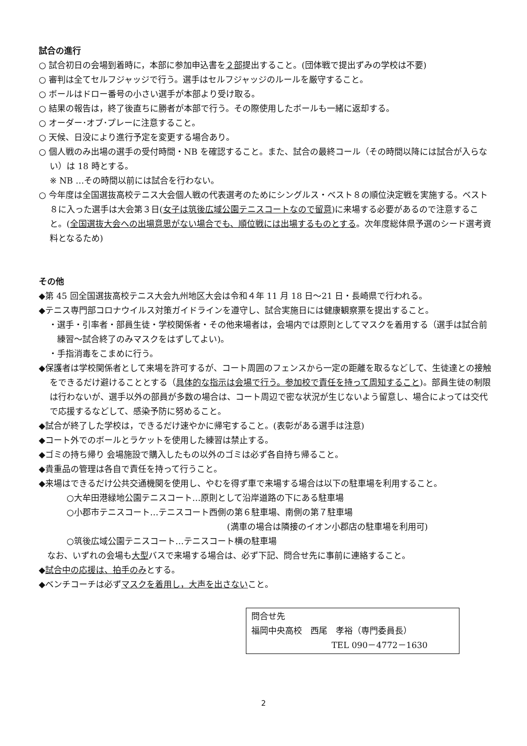試合の進行
○ 試合初日の会場到着時に，本部に参加申込書を２部提出すること。(団体戦で提出ずみの学校は不要)
○ 審判は全てセルフジャッジで行う。選手はセルフジャッジのルールを厳守すること。
○ ボールはドロー番号の小さい選手が本部より受け取る。
○ 結果の報告は，終了後直ちに勝者が本部で行う。その際使用したボールも一緒に返却する。
○ オーダー･オブ･プレーに注意すること。
○ 天候、日没により進行予定を変更する場合あり。
○ 個人戦のみ出場の選手の受付時間・NB を確認すること。また、試合の最終コール（その時間以降には試合が入らない）は 18 時とする。
※ NB …その時間以前には試合を行わない。
○ 今年度は全国選抜高校テニス大会個人戦の代表選考のためにシングルス・ベスト８の順位決定戦を実施する。ベスト８に入った選手は大会第３日(女子は筑後広域公園テニスコートなので留意)に来場する必要があるので注意すること。(全国選抜大会への出場意思がない場合でも、順位戦には出場するものとする。次年度総体県予選のシード選考資料となるため)
その他
◆第 45 回全国選抜高校テニス大会九州地区大会は令和４年 11 月 18 日～21 日・長崎県で行われる。
◆テニス専門部コロナウイルス対策ガイドラインを遵守し、試合実施日には健康観察票を提出すること。
・選手・引率者・部員生徒・学校関係者・その他来場者は，会場内では原則としてマスクを着用する（選手は試合前練習～試合終了のみマスクをはずしてよい)。
・手指消毒をこまめに行う。
◆保護者は学校関係者として来場を許可するが、コート周囲のフェンスから一定の距離を取るなどして、生徒達との接触をできるだけ避けることとする（具体的な指示は会場で行う。参加校で責任を持って周知すること)。部員生徒の制限は行わないが、選手以外の部員が多数の場合は、コート周辺で密な状況が生じないよう留意し、場合によっては交代で応援するなどして、感染予防に努めること。
◆試合が終了した学校は，できるだけ速やかに帰宅すること。(表彰がある選手は注意)
◆コート外でのボールとラケットを使用した練習は禁止する。
◆ゴミの持ち帰り 会場施設で購入したもの以外のゴミは必ず各自持ち帰ること。
◆貴重品の管理は各自で責任を持って行うこと。
◆来場はできるだけ公共交通機関を使用し、やむを得ず車で来場する場合は以下の駐車場を利用すること。
○大牟田港緑地公園テニスコート…原則として沿岸道路の下にある駐車場
○小郡市テニスコート…テニスコート西側の第６駐車場、南側の第７駐車場
(満車の場合は隣接のイオン小郡店の駐車場を利用可)
○筑後広域公園テニスコート…テニスコート横の駐車場
なお、いずれの会場も大型バスで来場する場合は、必ず下記、問合せ先に事前に連絡すること。
◆試合中の応援は、拍手のみとする。
◆ベンチコーチは必ずマスクを着用し，大声を出さないこと。
問合せ先
福岡中央高校　西尾　孝裕（専門委員長）
TEL 090－4772－1630
2